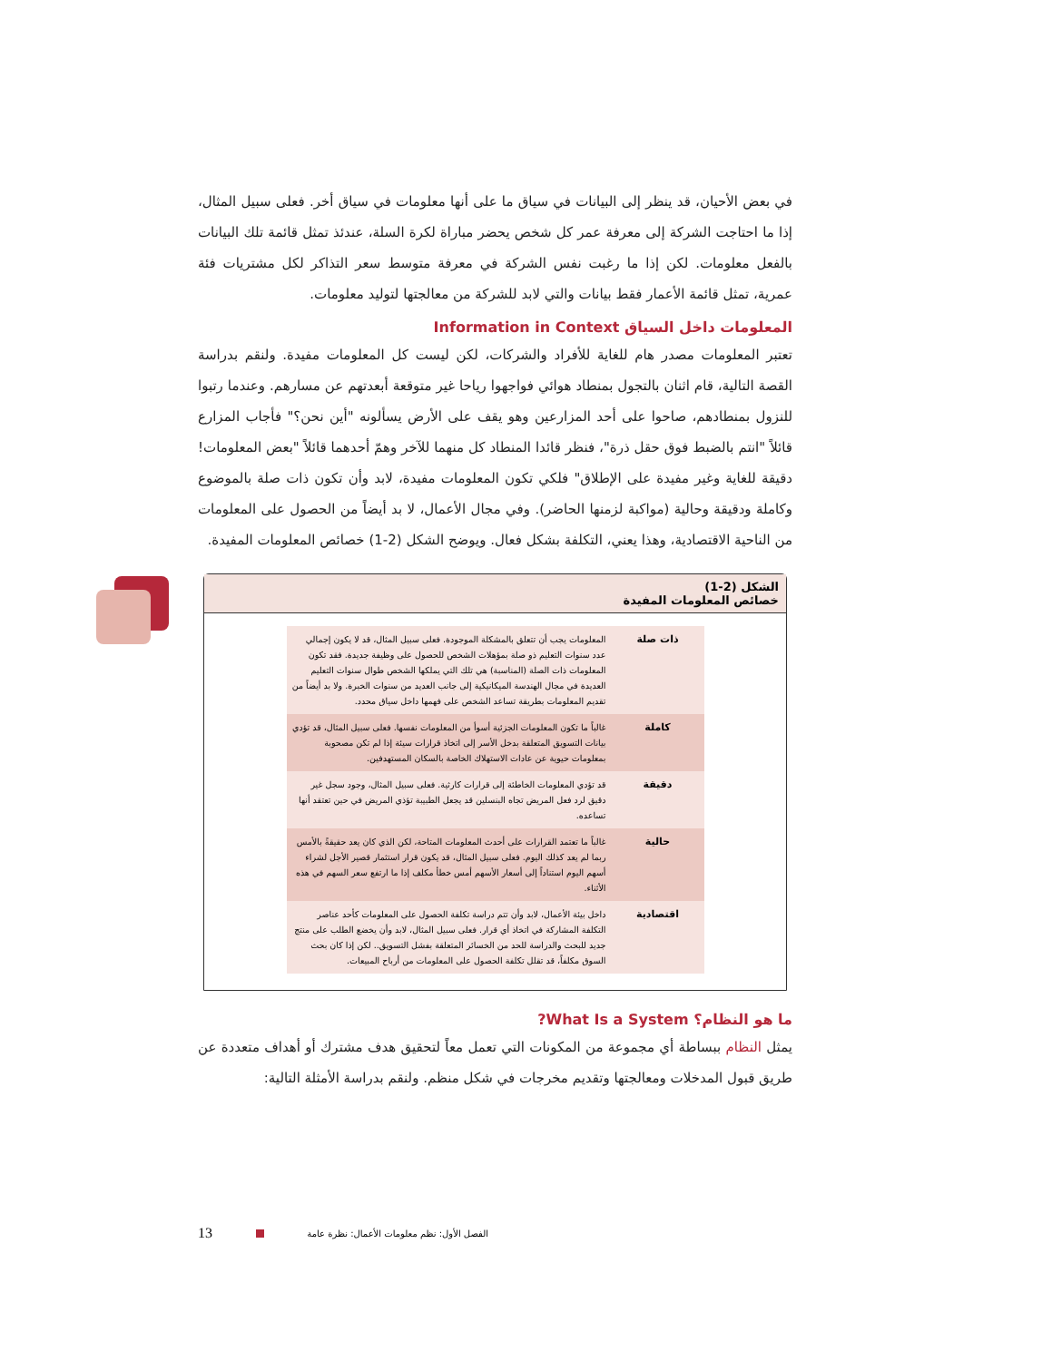في بعض الأحيان، قد ينظر إلى البيانات في سياق ما على أنها معلومات في سياق أخر. فعلى سبيل المثال، إذا ما احتاجت الشركة إلى معرفة عمر كل شخص يحضر مباراة لكرة السلة، عندئذ تمثل قائمة تلك البيانات بالفعل معلومات. لكن إذا ما رغبت نفس الشركة في معرفة متوسط سعر التذاكر لكل مشتريات فئة عمرية، تمثل قائمة الأعمار فقط بيانات والتي لابد للشركة من معالجتها لتوليد معلومات.
المعلومات داخل السياق Information in Context
تعتبر المعلومات مصدر هام للغاية للأفراد والشركات، لكن ليست كل المعلومات مفيدة. ولنقم بدراسة القصة التالية، قام اثنان بالتجول بمنطاد هوائي فواجهوا رياحا غير متوقعة أبعدتهم عن مسارهم. وعندما رتبوا للنزول بمنطادهم، صاحوا على أحد المزارعين وهو يقف على الأرض يسألونه "أين نحن؟" فأجاب المزارع قائلاً "انتم بالضبط فوق حقل ذرة"، فنظر قائدا المنطاد كل منهما للآخر وهمّ أحدهما قائلاً "بعض المعلومات! دقيقة للغاية وغير مفيدة على الإطلاق" فلكي تكون المعلومات مفيدة، لابد وأن تكون ذات صلة بالموضوع وكاملة ودقيقة وحالية (مواكبة لزمنها الحاضر). وفي مجال الأعمال، لا بد أيضاً من الحصول على المعلومات من الناحية الاقتصادية، وهذا يعني، التكلفة بشكل فعال. ويوضح الشكل (2-1) خصائص المعلومات المفيدة.
الشكل (2-1)
خصائص المعلومات المفيدة
| ذات صلة | المعلومات يجب أن تتعلق بالمشكلة الموجودة. فعلى سبيل المثال، قد لا يكون إجمالي عدد سنوات التعليم ذو صلة بمؤهلات الشخص للحصول على وظيفة جديدة. فقد تكون المعلومات ذات الصلة (المناسبة) هي تلك التي يملكها الشخص طوال سنوات التعليم العديدة في مجال الهندسة الميكانيكية إلى جانب العديد من سنوات الخبرة. ولا بد أيضاً من تقديم المعلومات بطريقة تساعد الشخص على فهمها داخل سياق محدد. |
| كاملة | غالباً ما تكون المعلومات الجزئية أسوأ من المعلومات نفسها. فعلى سبيل المثال، قد تؤدي بيانات التسويق المتعلقة بدخل الأسر إلى اتخاذ قرارات سيئة إذا لم تكن مصحوبة بمعلومات حيوية عن عادات الاستهلاك الخاصة بالسكان المستهدفين. |
| دقيقة | قد تؤدي المعلومات الخاطئة إلى قرارات كارثية. فعلى سبيل المثال، وجود سجل غير دقيق لرد فعل المريض تجاه البنسلين قد يجعل الطبيبة تؤذي المريض في حين تعتقد أنها تساعده. |
| حالية | غالباً ما تعتمد القرارات على أحدث المعلومات المتاحة، لكن الذي كان يعد حقيقةً بالأمس ربما لم يعد كذلك اليوم. فعلى سبيل المثال، قد يكون قرار استثمار قصير الأجل لشراء أسهم اليوم استناداً إلى أسعار الأسهم أمس خطأ مكلف إذا ما ارتفع سعر السهم في هذه الأثناء. |
| اقتصادية | داخل بيئة الأعمال، لابد وأن تتم دراسة تكلفة الحصول على المعلومات كأحد عناصر التكلفة المشاركة في اتخاذ أي قرار. فعلى سبيل المثال، لابد وأن يخضع الطلب على منتج جديد للبحث والدراسة للحد من الخسائر المتعلقة بفشل التسويق.. لكن إذا كان بحث السوق مكلفاً، قد تقلل تكلفة الحصول على المعلومات من أرباح المبيعات. |
ما هو النظام؟ What Is a System?
يمثل النظام ببساطة أي مجموعة من المكونات التي تعمل معاً لتحقيق هدف مشترك أو أهداف متعددة عن طريق قبول المدخلات ومعالجتها وتقديم مخرجات في شكل منظم. ولنقم بدراسة الأمثلة التالية:
13 الفصل الأول: نظم معلومات الأعمال: نظرة عامة